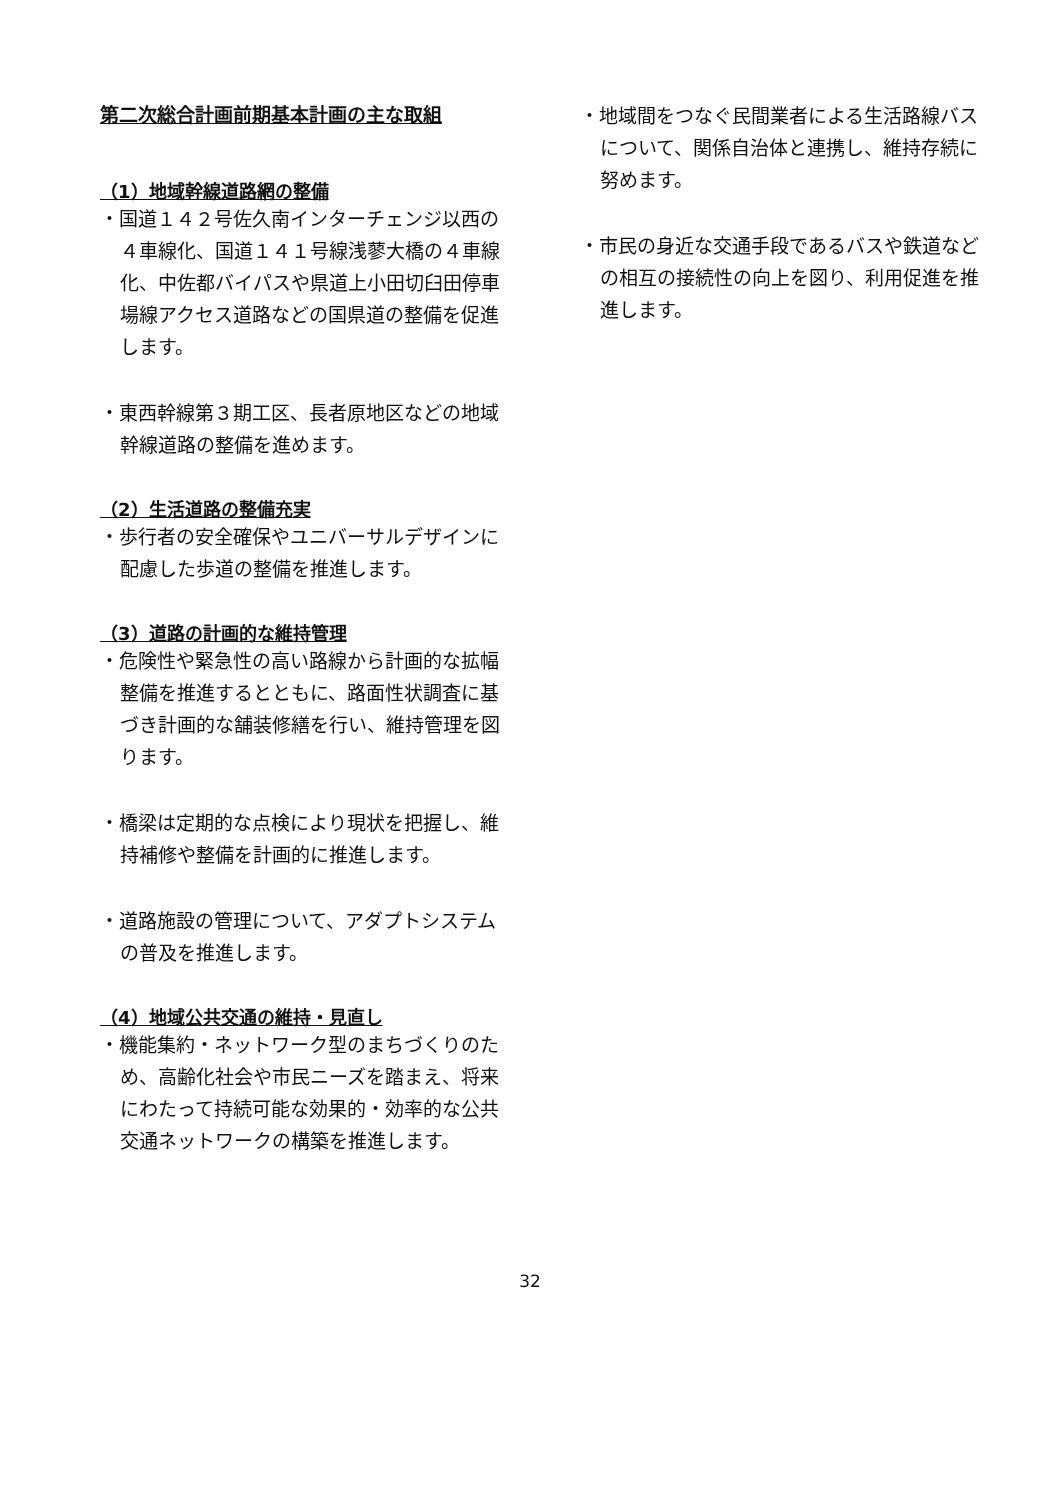第二次総合計画前期基本計画の主な取組
（1）地域幹線道路網の整備
・国道１４２号佐久南インターチェンジ以西の４車線化、国道１４１号線浅蓼大橋の４車線化、中佐都バイパスや県道上小田切臼田停車場線アクセス道路などの国県道の整備を促進します。
・東西幹線第３期工区、長者原地区などの地域幹線道路の整備を進めます。
（2）生活道路の整備充実
・歩行者の安全確保やユニバーサルデザインに配慮した歩道の整備を推進します。
（3）道路の計画的な維持管理
・危険性や緊急性の高い路線から計画的な拡幅整備を推進するとともに、路面性状調査に基づき計画的な舗装修繕を行い、維持管理を図ります。
・橋梁は定期的な点検により現状を把握し、維持補修や整備を計画的に推進します。
・道路施設の管理について、アダプトシステムの普及を推進します。
（4）地域公共交通の維持・見直し
・機能集約・ネットワーク型のまちづくりのため、高齢化社会や市民ニーズを踏まえ、将来にわたって持続可能な効果的・効率的な公共交通ネットワークの構築を推進します。
・地域間をつなぐ民間業者による生活路線バスについて、関係自治体と連携し、維持存続に努めます。
・市民の身近な交通手段であるバスや鉄道などの相互の接続性の向上を図り、利用促進を推進します。
32